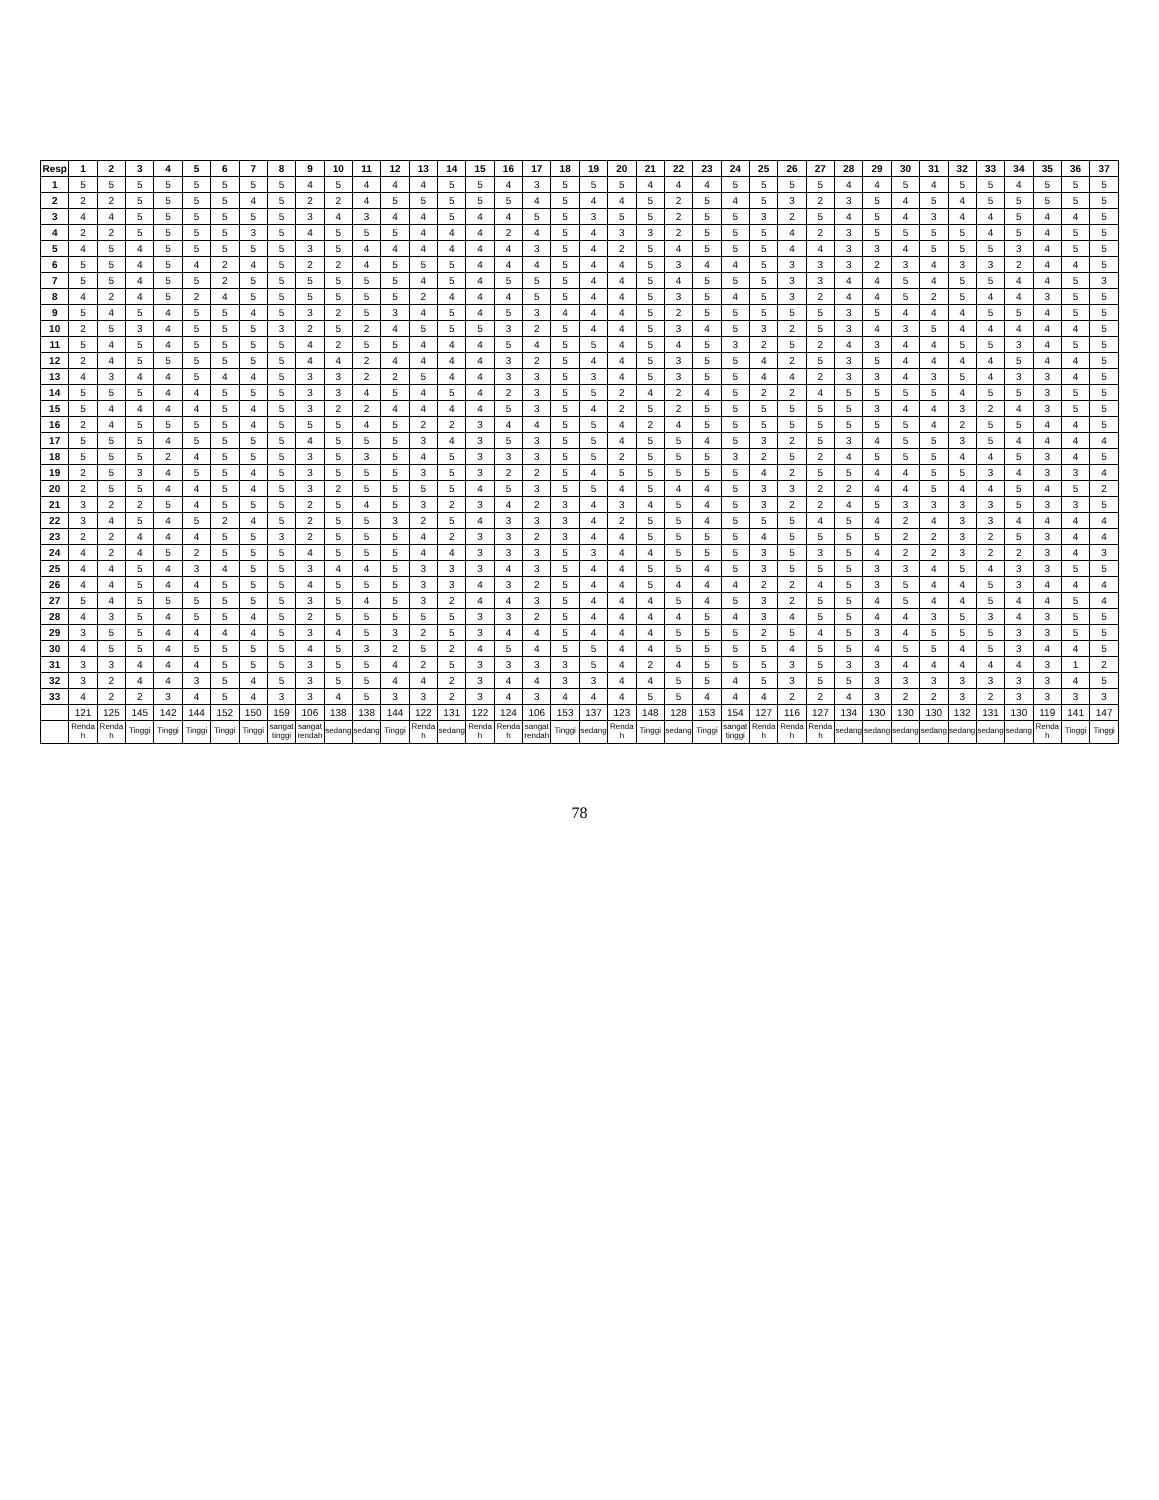| Resp | 1 | 2 | 3 | 4 | 5 | 6 | 7 | 8 | 9 | 10 | 11 | 12 | 13 | 14 | 15 | 16 | 17 | 18 | 19 | 20 | 21 | 22 | 23 | 24 | 25 | 26 | 27 | 28 | 29 | 30 | 31 | 32 | 33 | 34 | 35 | 36 | 37 |
| --- | --- | --- | --- | --- | --- | --- | --- | --- | --- | --- | --- | --- | --- | --- | --- | --- | --- | --- | --- | --- | --- | --- | --- | --- | --- | --- | --- | --- | --- | --- | --- | --- | --- | --- | --- | --- | --- |
| 1 | 5 | 5 | 5 | 5 | 5 | 5 | 5 | 5 | 4 | 5 | 4 | 4 | 4 | 5 | 5 | 4 | 3 | 5 | 5 | 5 | 4 | 4 | 4 | 5 | 5 | 5 | 5 | 4 | 4 | 5 | 4 | 5 | 5 | 4 | 5 | 5 | 5 |
| 2 | 2 | 2 | 5 | 5 | 5 | 5 | 4 | 5 | 2 | 2 | 4 | 5 | 5 | 5 | 5 | 5 | 4 | 5 | 4 | 4 | 5 | 2 | 5 | 4 | 5 | 3 | 2 | 3 | 5 | 4 | 5 | 4 | 5 | 5 | 5 | 5 | 5 |
| 3 | 4 | 4 | 5 | 5 | 5 | 5 | 5 | 5 | 3 | 4 | 3 | 4 | 4 | 5 | 4 | 4 | 5 | 5 | 3 | 5 | 5 | 2 | 5 | 5 | 3 | 2 | 5 | 4 | 5 | 4 | 3 | 4 | 4 | 5 | 4 | 4 | 5 |
| 4 | 2 | 2 | 5 | 5 | 5 | 5 | 3 | 5 | 4 | 5 | 5 | 5 | 4 | 4 | 4 | 2 | 4 | 5 | 4 | 3 | 3 | 2 | 5 | 5 | 5 | 4 | 2 | 3 | 5 | 5 | 5 | 5 | 4 | 5 | 4 | 5 | 5 |
| 5 | 4 | 5 | 4 | 5 | 5 | 5 | 5 | 5 | 3 | 5 | 4 | 4 | 4 | 4 | 4 | 4 | 3 | 5 | 4 | 2 | 5 | 4 | 5 | 5 | 5 | 4 | 4 | 3 | 3 | 4 | 5 | 5 | 5 | 3 | 4 | 5 | 5 |
| 6 | 5 | 5 | 4 | 5 | 4 | 2 | 4 | 5 | 2 | 2 | 4 | 5 | 5 | 5 | 4 | 4 | 4 | 5 | 4 | 4 | 5 | 3 | 4 | 4 | 5 | 3 | 3 | 3 | 2 | 3 | 4 | 3 | 3 | 2 | 4 | 4 | 5 |
| 7 | 5 | 5 | 4 | 5 | 5 | 2 | 5 | 5 | 5 | 5 | 5 | 5 | 4 | 5 | 4 | 5 | 5 | 5 | 4 | 4 | 5 | 4 | 5 | 5 | 5 | 3 | 3 | 4 | 4 | 5 | 4 | 5 | 5 | 4 | 4 | 5 | 3 |
| 8 | 4 | 2 | 4 | 5 | 2 | 4 | 5 | 5 | 5 | 5 | 5 | 5 | 2 | 4 | 4 | 4 | 5 | 5 | 4 | 4 | 5 | 3 | 5 | 4 | 5 | 3 | 2 | 4 | 4 | 5 | 2 | 5 | 4 | 4 | 3 | 5 | 5 |
| 9 | 5 | 4 | 5 | 4 | 5 | 5 | 4 | 5 | 3 | 2 | 5 | 3 | 4 | 5 | 4 | 5 | 3 | 4 | 4 | 4 | 5 | 2 | 5 | 5 | 5 | 5 | 5 | 3 | 5 | 4 | 4 | 4 | 5 | 5 | 4 | 5 | 5 |
| 10 | 2 | 5 | 3 | 4 | 5 | 5 | 5 | 3 | 2 | 5 | 2 | 4 | 5 | 5 | 5 | 3 | 2 | 5 | 4 | 4 | 5 | 3 | 4 | 5 | 3 | 2 | 5 | 3 | 4 | 3 | 5 | 4 | 4 | 4 | 4 | 4 | 5 |
| 11 | 5 | 4 | 5 | 4 | 5 | 5 | 5 | 5 | 4 | 2 | 5 | 5 | 4 | 4 | 4 | 5 | 4 | 5 | 5 | 4 | 5 | 4 | 5 | 3 | 2 | 5 | 2 | 4 | 3 | 4 | 4 | 5 | 5 | 3 | 4 | 5 | 5 |
| 12 | 2 | 4 | 5 | 5 | 5 | 5 | 5 | 5 | 4 | 4 | 2 | 4 | 4 | 4 | 4 | 3 | 2 | 5 | 4 | 4 | 5 | 3 | 5 | 5 | 4 | 2 | 5 | 3 | 5 | 4 | 4 | 4 | 4 | 5 | 4 | 4 | 5 |
| 13 | 4 | 3 | 4 | 4 | 5 | 4 | 4 | 5 | 3 | 3 | 2 | 2 | 5 | 4 | 4 | 3 | 3 | 5 | 3 | 4 | 5 | 3 | 5 | 5 | 4 | 4 | 2 | 3 | 3 | 4 | 3 | 5 | 4 | 3 | 3 | 4 | 5 |
| 14 | 5 | 5 | 5 | 4 | 4 | 5 | 5 | 5 | 3 | 3 | 4 | 5 | 4 | 5 | 4 | 2 | 3 | 5 | 5 | 2 | 4 | 2 | 4 | 5 | 2 | 2 | 4 | 5 | 5 | 5 | 5 | 4 | 5 | 5 | 3 | 5 | 5 |
| 15 | 5 | 4 | 4 | 4 | 4 | 5 | 4 | 5 | 3 | 2 | 2 | 4 | 4 | 4 | 4 | 5 | 3 | 5 | 4 | 2 | 5 | 2 | 5 | 5 | 5 | 5 | 5 | 5 | 3 | 4 | 4 | 3 | 2 | 4 | 3 | 5 | 5 |
| 16 | 2 | 4 | 5 | 5 | 5 | 5 | 4 | 5 | 5 | 5 | 4 | 5 | 2 | 2 | 3 | 4 | 4 | 5 | 5 | 4 | 2 | 4 | 5 | 5 | 5 | 5 | 5 | 5 | 5 | 5 | 4 | 2 | 5 | 5 | 4 | 4 | 5 |
| 17 | 5 | 5 | 5 | 4 | 5 | 5 | 5 | 5 | 4 | 5 | 5 | 5 | 3 | 4 | 3 | 5 | 3 | 5 | 5 | 4 | 5 | 5 | 4 | 5 | 3 | 2 | 5 | 3 | 4 | 5 | 5 | 3 | 5 | 4 | 4 | 4 | 4 |
| 18 | 5 | 5 | 5 | 2 | 4 | 5 | 5 | 5 | 3 | 5 | 3 | 5 | 4 | 5 | 3 | 3 | 3 | 5 | 5 | 2 | 5 | 5 | 5 | 3 | 2 | 5 | 2 | 4 | 5 | 5 | 5 | 4 | 4 | 5 | 3 | 4 | 5 |
| 19 | 2 | 5 | 3 | 4 | 5 | 5 | 4 | 5 | 3 | 5 | 5 | 5 | 3 | 5 | 3 | 2 | 2 | 5 | 4 | 5 | 5 | 5 | 5 | 5 | 4 | 2 | 5 | 5 | 4 | 4 | 5 | 5 | 3 | 4 | 3 | 3 | 4 |
| 20 | 2 | 5 | 5 | 4 | 4 | 5 | 4 | 5 | 3 | 2 | 5 | 5 | 5 | 5 | 4 | 5 | 3 | 5 | 5 | 4 | 5 | 4 | 4 | 5 | 3 | 3 | 2 | 2 | 4 | 4 | 5 | 4 | 4 | 5 | 4 | 5 | 2 |
| 21 | 3 | 2 | 2 | 5 | 4 | 5 | 5 | 5 | 2 | 5 | 4 | 5 | 3 | 2 | 3 | 4 | 2 | 3 | 4 | 3 | 4 | 5 | 4 | 5 | 3 | 2 | 2 | 4 | 5 | 3 | 3 | 3 | 3 | 5 | 3 | 3 | 5 |
| 22 | 3 | 4 | 5 | 4 | 5 | 2 | 4 | 5 | 2 | 5 | 5 | 3 | 2 | 5 | 4 | 3 | 3 | 3 | 4 | 2 | 5 | 5 | 4 | 5 | 5 | 5 | 4 | 5 | 4 | 2 | 4 | 3 | 3 | 4 | 4 | 4 | 4 |
| 23 | 2 | 2 | 4 | 4 | 4 | 5 | 5 | 3 | 2 | 5 | 5 | 5 | 4 | 2 | 3 | 3 | 2 | 3 | 4 | 4 | 5 | 5 | 5 | 5 | 4 | 5 | 5 | 5 | 5 | 2 | 2 | 3 | 2 | 5 | 3 | 4 | 4 |
| 24 | 4 | 2 | 4 | 5 | 2 | 5 | 5 | 5 | 4 | 5 | 5 | 5 | 4 | 4 | 3 | 3 | 3 | 5 | 3 | 4 | 4 | 5 | 5 | 5 | 3 | 5 | 3 | 5 | 4 | 2 | 2 | 3 | 2 | 2 | 3 | 4 | 3 |
| 25 | 4 | 4 | 5 | 4 | 3 | 4 | 5 | 5 | 3 | 4 | 4 | 5 | 3 | 3 | 3 | 4 | 3 | 5 | 4 | 4 | 5 | 5 | 4 | 5 | 3 | 5 | 5 | 5 | 3 | 3 | 4 | 5 | 4 | 3 | 3 | 5 | 5 |
| 26 | 4 | 4 | 5 | 4 | 4 | 5 | 5 | 5 | 4 | 5 | 5 | 5 | 3 | 3 | 4 | 3 | 2 | 5 | 4 | 4 | 5 | 4 | 4 | 4 | 2 | 2 | 4 | 5 | 3 | 5 | 4 | 4 | 5 | 3 | 4 | 4 | 4 |
| 27 | 5 | 4 | 5 | 5 | 5 | 5 | 5 | 5 | 3 | 5 | 4 | 5 | 3 | 2 | 4 | 4 | 3 | 5 | 4 | 4 | 4 | 5 | 4 | 5 | 3 | 2 | 5 | 5 | 4 | 5 | 4 | 4 | 5 | 4 | 4 | 5 | 4 |
| 28 | 4 | 3 | 5 | 4 | 5 | 5 | 4 | 5 | 2 | 5 | 5 | 5 | 5 | 5 | 3 | 3 | 2 | 5 | 4 | 4 | 4 | 4 | 5 | 4 | 3 | 4 | 5 | 5 | 4 | 4 | 3 | 5 | 3 | 4 | 3 | 5 | 5 |
| 29 | 3 | 5 | 5 | 4 | 4 | 4 | 4 | 5 | 3 | 4 | 5 | 3 | 2 | 5 | 3 | 4 | 4 | 5 | 4 | 4 | 4 | 5 | 5 | 5 | 2 | 5 | 4 | 5 | 3 | 4 | 5 | 5 | 5 | 3 | 3 | 5 | 5 |
| 30 | 4 | 5 | 5 | 4 | 5 | 5 | 5 | 5 | 4 | 5 | 3 | 2 | 5 | 2 | 4 | 5 | 4 | 5 | 5 | 4 | 4 | 5 | 5 | 5 | 5 | 4 | 5 | 5 | 4 | 5 | 5 | 4 | 5 | 3 | 4 | 4 | 5 |
| 31 | 3 | 3 | 4 | 4 | 4 | 5 | 5 | 5 | 3 | 5 | 5 | 4 | 2 | 5 | 3 | 3 | 3 | 3 | 5 | 4 | 2 | 4 | 5 | 5 | 5 | 3 | 5 | 3 | 3 | 4 | 4 | 4 | 4 | 4 | 3 | 1 | 2 |
| 32 | 3 | 2 | 4 | 4 | 3 | 5 | 4 | 5 | 3 | 5 | 5 | 4 | 4 | 2 | 3 | 4 | 4 | 3 | 3 | 4 | 4 | 5 | 5 | 4 | 5 | 3 | 5 | 5 | 3 | 3 | 3 | 3 | 3 | 3 | 3 | 4 | 5 |
| 33 | 4 | 2 | 2 | 3 | 4 | 5 | 4 | 3 | 3 | 4 | 5 | 3 | 3 | 2 | 3 | 4 | 3 | 4 | 4 | 4 | 5 | 5 | 4 | 4 | 4 | 2 | 2 | 4 | 3 | 2 | 2 | 3 | 2 | 3 | 3 | 3 | 3 |
| | 121 | 125 | 145 | 142 | 144 | 152 | 150 | 159 | 106 | 138 | 138 | 144 | 122 | 131 | 122 | 124 | 106 | 153 | 137 | 123 | 148 | 128 | 153 | 154 | 127 | 116 | 127 | 134 | 130 | 130 | 130 | 132 | 131 | 130 | 119 | 141 | 147 |
| | Rendah | Rendah | Tinggi | Tinggi | Tinggi | Tinggi | Tinggi | sangat tinggi | sangat rendah | sedang | sedang | Tinggi | Rendah | sedang | Rendah | Rendah | sangat rendah | Tinggi | sedang | Rendah | Tinggi | sedang | Tinggi | sangat tinggi | Rendah | Rendah | Rendah | sedang | sedang | sedang | sedang | sedang | sedang | sedang | Rendah | Tinggi | Tinggi |
78